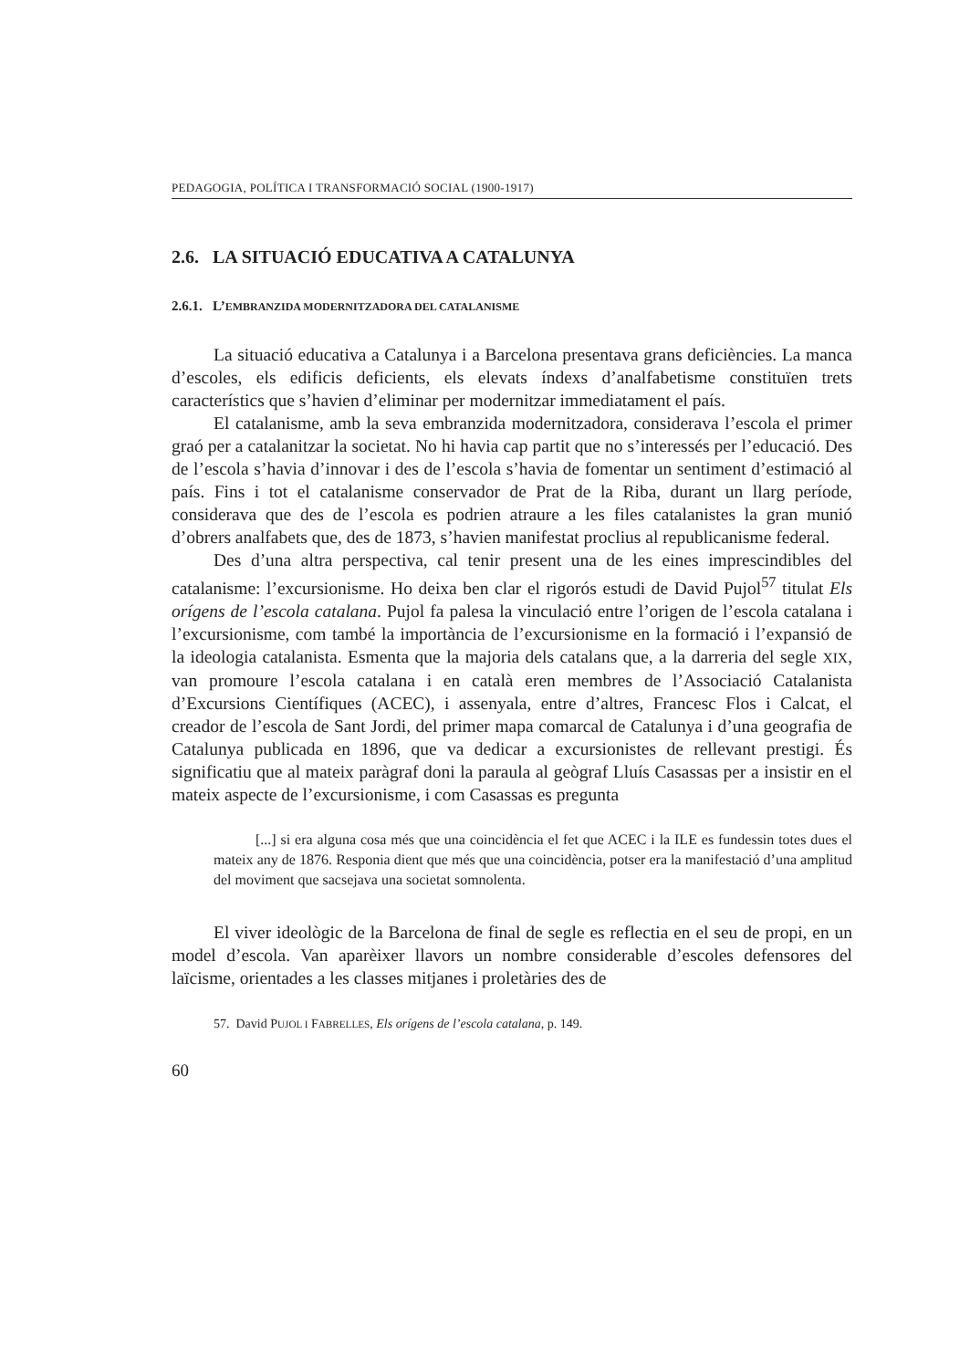PEDAGOGIA, POLÍTICA I TRANSFORMACIÓ SOCIAL (1900-1917)
2.6. LA SITUACIÓ EDUCATIVA A CATALUNYA
2.6.1. L’EMBRANZIDA MODERNITZADORA DEL CATALANISME
La situació educativa a Catalunya i a Barcelona presentava grans deficiències. La manca d’escoles, els edificis deficients, els elevats índexs d’analfabetisme constituïen trets característics que s’havien d’eliminar per modernitzar immediatament el país.
El catalanisme, amb la seva embranzida modernitzadora, considerava l’escola el primer graó per a catalanitzar la societat. No hi havia cap partit que no s’interessés per l’educació. Des de l’escola s’havia d’innovar i des de l’escola s’havia de fomentar un sentiment d’estimació al país. Fins i tot el catalanisme conservador de Prat de la Riba, durant un llarg període, considerava que des de l’escola es podrien atraure a les files catalanistes la gran munió d’obrers analfabets que, des de 1873, s’havien manifestat proclius al republicanisme federal.
Des d’una altra perspectiva, cal tenir present una de les eines imprescindibles del catalanisme: l’excursionisme. Ho deixa ben clar el rigorós estudi de David Pujol<sup>57</sup> titulat Els orígens de l’escola catalana. Pujol fa palesa la vinculació entre l’origen de l’escola catalana i l’excursionisme, com també la importància de l’excursionisme en la formació i l’expansió de la ideologia catalanista. Esmenta que la majoria dels catalans que, a la darreria del segle XIX, van promoure l’escola catalana i en català eren membres de l’Associació Catalanista d’Excursions Científiques (ACEC), i assenyala, entre d’altres, Francesc Flos i Calcat, el creador de l’escola de Sant Jordi, del primer mapa comarcal de Catalunya i d’una geografia de Catalunya publicada en 1896, que va dedicar a excursionistes de rellevant prestigi. És significatiu que al mateix paràgraf doni la paraula al geògraf Lluís Casassas per a insistir en el mateix aspecte de l’excursionisme, i com Casassas es pregunta
[...] si era alguna cosa més que una coincidència el fet que ACEC i la ILE es fundessin totes dues el mateix any de 1876. Responia dient que més que una coincidència, potser era la manifestació d’una amplitud del moviment que sacsejava una societat somnolenta.
El viver ideològic de la Barcelona de final de segle es reflectia en el seu de propi, en un model d’escola. Van aparèixer llavors un nombre considerable d’escoles defensores del laïcisme, orientades a les classes mitjanes i proletàries des de
57. David PUJOL I FABRELLES, Els orígens de l’escola catalana, p. 149.
60